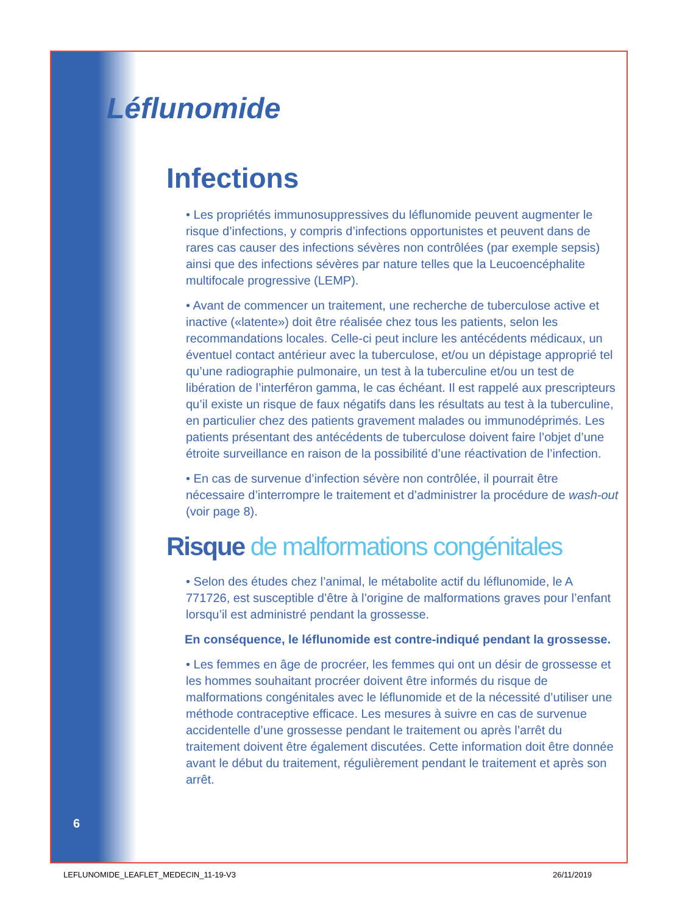Léflunomide
Infections
• Les propriétés immunosuppressives du léflunomide peuvent augmenter le risque d’infections, y compris d’infections opportunistes et peuvent dans de rares cas causer des infections sévères non contrôlées (par exemple sepsis) ainsi que des infections sévères par nature telles que la Leucoencéphalite multifocale progressive (LEMP).
• Avant de commencer un traitement, une recherche de tuberculose active et inactive («latente») doit être réalisée chez tous les patients, selon les recommandations locales. Celle-ci peut inclure les antécédents médicaux, un éventuel contact antérieur avec la tuberculose, et/ou un dépistage approprié tel qu’une radiographie pulmonaire, un test à la tuberculine et/ou un test de libération de l’interféron gamma, le cas échéant. Il est rappelé aux prescripteurs qu’il existe un risque de faux négatifs dans les résultats au test à la tuberculine, en particulier chez des patients gravement malades ou immunodéprimés. Les patients présentant des antécédents de tuberculose doivent faire l’objet d’une étroite surveillance en raison de la possibilité d’une réactivation de l’infection.
• En cas de survenue d’infection sévère non contrôlée, il pourrait être nécessaire d’interrompre le traitement et d’administrer la procédure de wash-out (voir page 8).
Risque de malformations congénitales
• Selon des études chez l’animal, le métabolite actif du léflunomide, le A 771726, est susceptible d’être à l’origine de malformations graves pour l’enfant lorsqu’il est administré pendant la grossesse.
En conséquence, le léflunomide est contre-indiqué pendant la grossesse.
• Les femmes en âge de procréer, les femmes qui ont un désir de grossesse et les hommes souhaitant procréer doivent être informés du risque de malformations congénitales avec le léflunomide et de la nécessité d’utiliser une méthode contraceptive efficace. Les mesures à suivre en cas de survenue accidentelle d’une grossesse pendant le traitement ou après l’arrêt du traitement doivent être également discutées. Cette information doit être donnée avant le début du traitement, régulièrement pendant le traitement et après son arrêt.
6
LEFLUNOMIDE_LEAFLET_MEDECIN_11-19-V3
26/11/2019